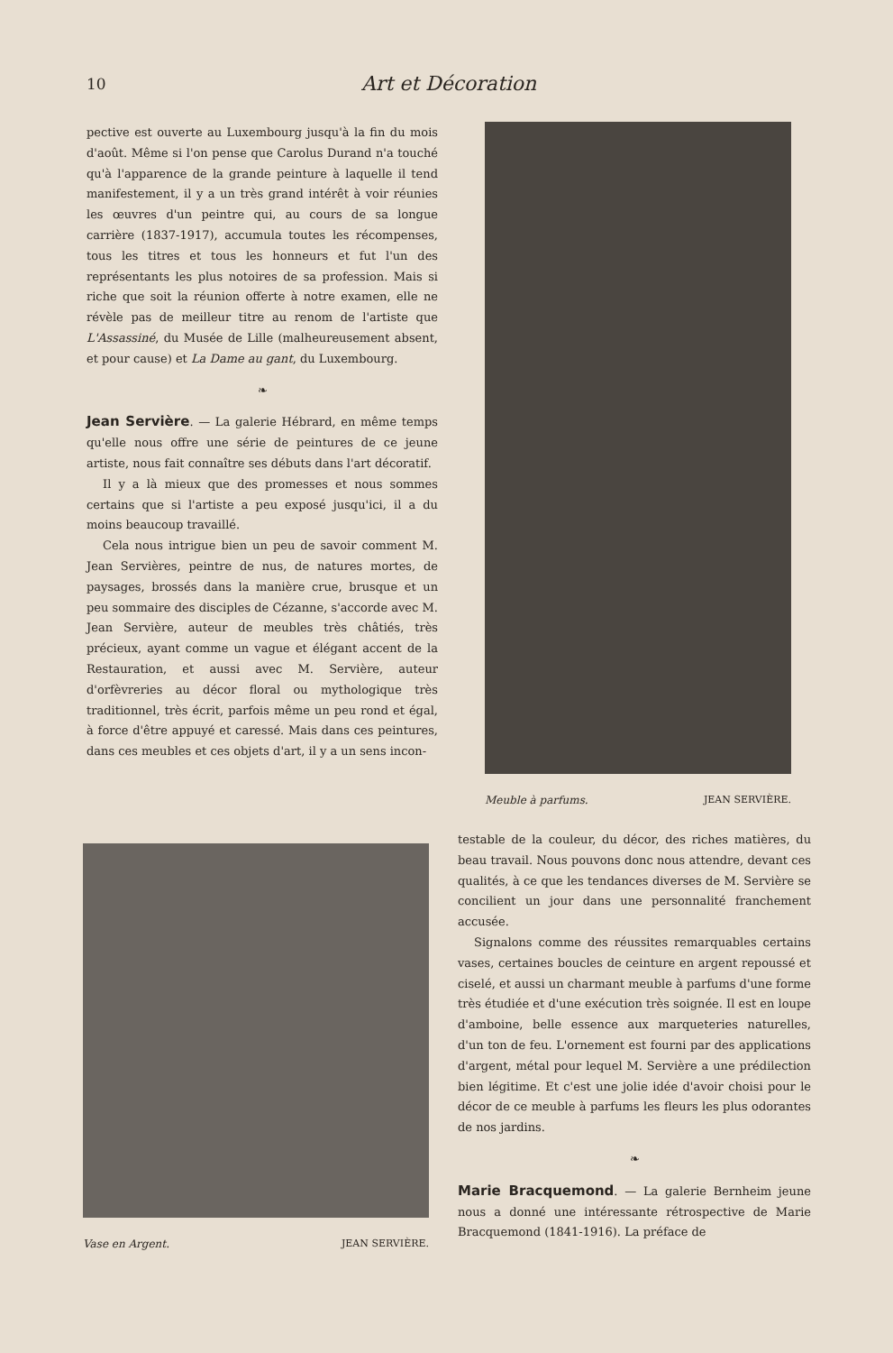10 Art et Décoration
pective est ouverte au Luxembourg jusqu'à la fin du mois d'août. Même si l'on pense que Carolus Durand n'a touché qu'à l'apparence de la grande peinture à laquelle il tend manifestement, il y a un très grand intérêt à voir réunies les œuvres d'un peintre qui, au cours de sa longue carrière (1837-1917), accumula toutes les récompenses, tous les titres et tous les honneurs et fut l'un des représentants les plus notoires de sa profession. Mais si riche que soit la réunion offerte à notre examen, elle ne révèle pas de meilleur titre au renom de l'artiste que L'Assassiné, du Musée de Lille (malheureusement absent, et pour cause) et La Dame au gant, du Luxembourg.
❧
Jean Servière
. — La galerie Hébrard, en même temps qu'elle nous offre une série de peintures de ce jeune artiste, nous fait connaître ses débuts dans l'art décoratif.
Il y a là mieux que des promesses et nous sommes certains que si l'artiste a peu exposé jusqu'ici, il a du moins beaucoup travaillé.
Cela nous intrigue bien un peu de savoir comment M. Jean Servières, peintre de nus, de natures mortes, de paysages, brossés dans la manière crue, brusque et un peu sommaire des disciples de Cézanne, s'accorde avec M. Jean Servière, auteur de meubles très châtiés, très précieux, ayant comme un vague et élégant accent de la Restauration, et aussi avec M. Servière, auteur d'orfèvreries au décor floral ou mythologique très traditionnel, très écrit, parfois même un peu rond et égal, à force d'être appuyé et caressé. Mais dans ces peintures, dans ces meubles et ces objets d'art, il y a un sens incon-
Meuble à parfums. JEAN SERVIÈRE.
Vase en Argent. JEAN SERVIÈRE.
testable de la couleur, du décor, des riches matières, du beau travail. Nous pouvons donc nous attendre, devant ces qualités, à ce que les tendances diverses de M. Servière se concilient un jour dans une personnalité franchement accusée.
Signalons comme des réussites remarquables certains vases, certaines boucles de ceinture en argent repoussé et ciselé, et aussi un charmant meuble à parfums d'une forme très étudiée et d'une exécution très soignée. Il est en loupe d'amboine, belle essence aux marqueteries naturelles, d'un ton de feu. L'ornement est fourni par des applications d'argent, métal pour lequel M. Servière a une prédilection bien légitime. Et c'est une jolie idée d'avoir choisi pour le décor de ce meuble à parfums les fleurs les plus odorantes de nos jardins.
❧
Marie Bracquemond
. — La galerie Bernheim jeune nous a donné une intéressante rétrospective de Marie Bracquemond (1841-1916). La préface de